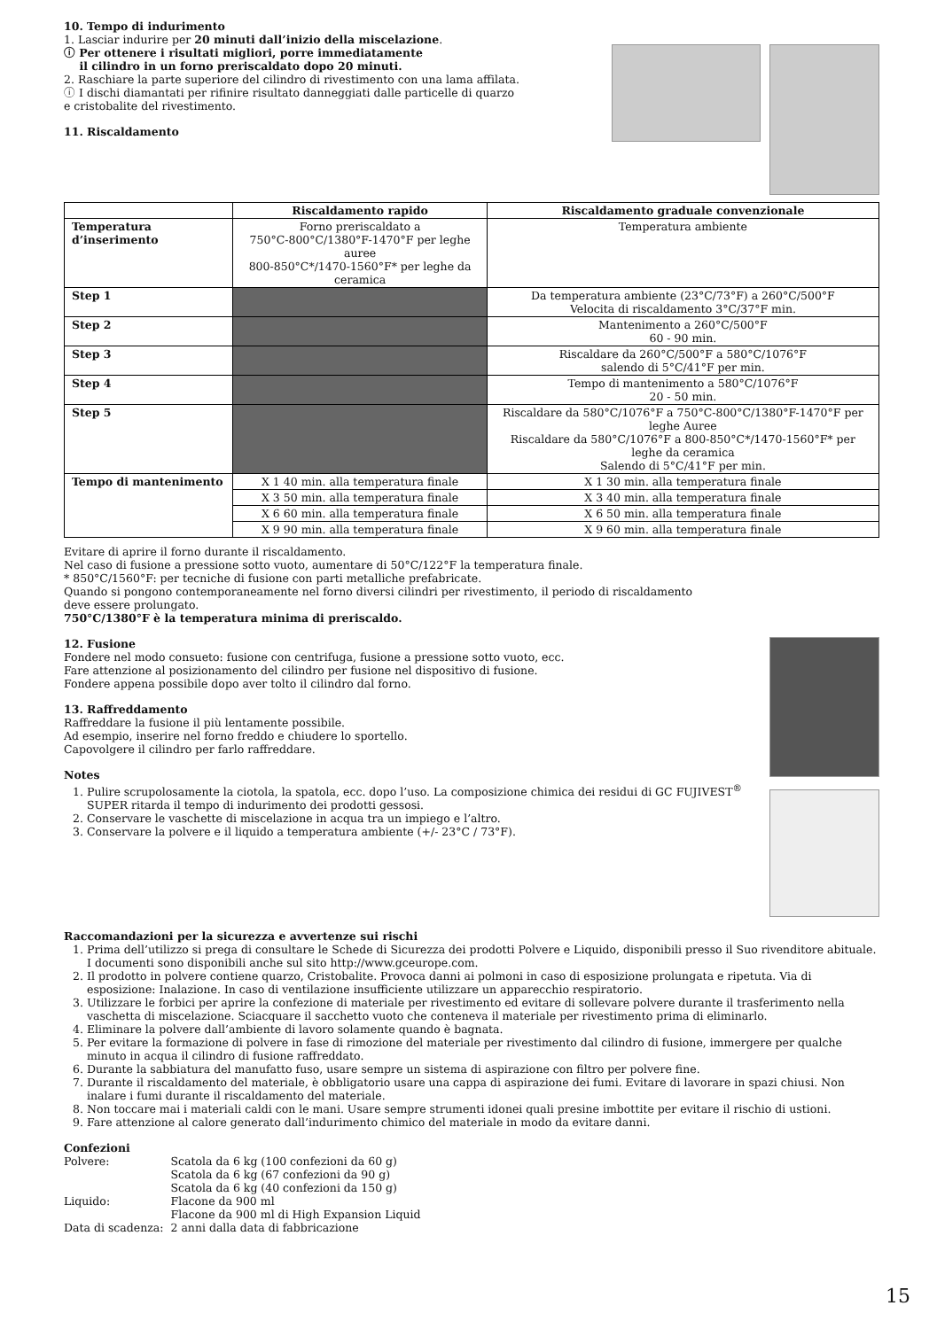10. Tempo di indurimento
1. Lasciar indurire per 20 minuti dall’inizio della miscelazione.
ⓘ Per ottenere i risultati migliori, porre immediatamente
il cilindro in un forno preriscaldato dopo 20 minuti.
2. Raschiare la parte superiore del cilindro di rivestimento con una lama affilata.
ⓘ I dischi diamantati per rifinire risultato danneggiati dalle particelle di quarzo
e cristobalite del rivestimento.
11. Riscaldamento
| | Riscaldamento rapido | Riscaldamento graduale convenzionale |
| --- | --- | --- |
| Temperatura d’inserimento | Forno preriscaldato a 750°C-800°C/1380°F-1470°F per leghe auree 800-850°C*/1470-1560°F* per leghe da ceramica | Temperatura ambiente |
| Step 1 | | Da temperatura ambiente (23°C/73°F) a 260°C/500°F Velocita di riscaldamento 3°C/37°F min. |
| Step 2 | | Mantenimento a 260°C/500°F 60 - 90 min. |
| Step 3 | | Riscaldare da 260°C/500°F a 580°C/1076°F salendo di 5°C/41°F per min. |
| Step 4 | | Tempo di mantenimento a 580°C/1076°F 20 - 50 min. |
| Step 5 | | Riscaldare da 580°C/1076°F a 750°C-800°C/1380°F-1470°F per leghe Auree Riscaldare da 580°C/1076°F a 800-850°C*/1470-1560°F* per leghe da ceramica Salendo di 5°C/41°F per min. |
| Tempo di mantenimento | X 1 40 min. alla temperatura finale | X 1 30 min. alla temperatura finale |
| | X 3 50 min. alla temperatura finale | X 3 40 min. alla temperatura finale |
| | X 6 60 min. alla temperatura finale | X 6 50 min. alla temperatura finale |
| | X 9 90 min. alla temperatura finale | X 9 60 min. alla temperatura finale |
Evitare di aprire il forno durante il riscaldamento.
Nel caso di fusione a pressione sotto vuoto, aumentare di 50°C/122°F la temperatura finale.
* 850°C/1560°F: per tecniche di fusione con parti metalliche prefabricate.
Quando si pongono contemporaneamente nel forno diversi cilindri per rivestimento, il periodo di riscaldamento
deve essere prolungato.
750°C/1380°F è la temperatura minima di preriscaldo.
12. Fusione
Fondere nel modo consueto: fusione con centrifuga, fusione a pressione sotto vuoto, ecc.
Fare attenzione al posizionamento del cilindro per fusione nel dispositivo di fusione.
Fondere appena possibile dopo aver tolto il cilindro dal forno.
13. Raffreddamento
Raffreddare la fusione il più lentamente possibile.
Ad esempio, inserire nel forno freddo e chiudere lo sportello.
Capovolgere il cilindro per farlo raffreddare.
Notes
1. Pulire scrupolosamente la ciotola, la spatola, ecc. dopo l’uso. La composizione chimica dei residui di GC FUJIVEST<sup>®</sup> SUPER ritarda il tempo di indurimento dei prodotti gessosi.
2. Conservare le vaschette di miscelazione in acqua tra un impiego e l’altro.
3. Conservare la polvere e il liquido a temperatura ambiente (+/- 23°C / 73°F).
Raccomandazioni per la sicurezza e avvertenze sui rischi
1. Prima dell’utilizzo si prega di consultare le Schede di Sicurezza dei prodotti Polvere e Liquido, disponibili presso il Suo rivenditore abituale. I documenti sono disponibili anche sul sito http://www.gceurope.com.
2. Il prodotto in polvere contiene quarzo, Cristobalite. Provoca danni ai polmoni in caso di esposizione prolungata e ripetuta. Via di esposizione: Inalazione. In caso di ventilazione insufficiente utilizzare un apparecchio respiratorio.
3. Utilizzare le forbici per aprire la confezione di materiale per rivestimento ed evitare di sollevare polvere durante il trasferimento nella vaschetta di miscelazione. Sciacquare il sacchetto vuoto che conteneva il materiale per rivestimento prima di eliminarlo.
4. Eliminare la polvere dall’ambiente di lavoro solamente quando è bagnata.
5. Per evitare la formazione di polvere in fase di rimozione del materiale per rivestimento dal cilindro di fusione, immergere per qualche minuto in acqua il cilindro di fusione raffreddato.
6. Durante la sabbiatura del manufatto fuso, usare sempre un sistema di aspirazione con filtro per polvere fine.
7. Durante il riscaldamento del materiale, è obbligatorio usare una cappa di aspirazione dei fumi. Evitare di lavorare in spazi chiusi. Non inalare i fumi durante il riscaldamento del materiale.
8. Non toccare mai i materiali caldi con le mani. Usare sempre strumenti idonei quali presine imbottite per evitare il rischio di ustioni.
9. Fare attenzione al calore generato dall’indurimento chimico del materiale in modo da evitare danni.
Confezioni
| Polvere: | Scatola da 6 kg (100 confezioni da 60 g) Scatola da 6 kg (67 confezioni da 90 g) Scatola da 6 kg (40 confezioni da 150 g) |
| Liquido: | Flacone da 900 ml Flacone da 900 ml di High Expansion Liquid |
| Data di scadenza: | 2 anni dalla data di fabbricazione |
15